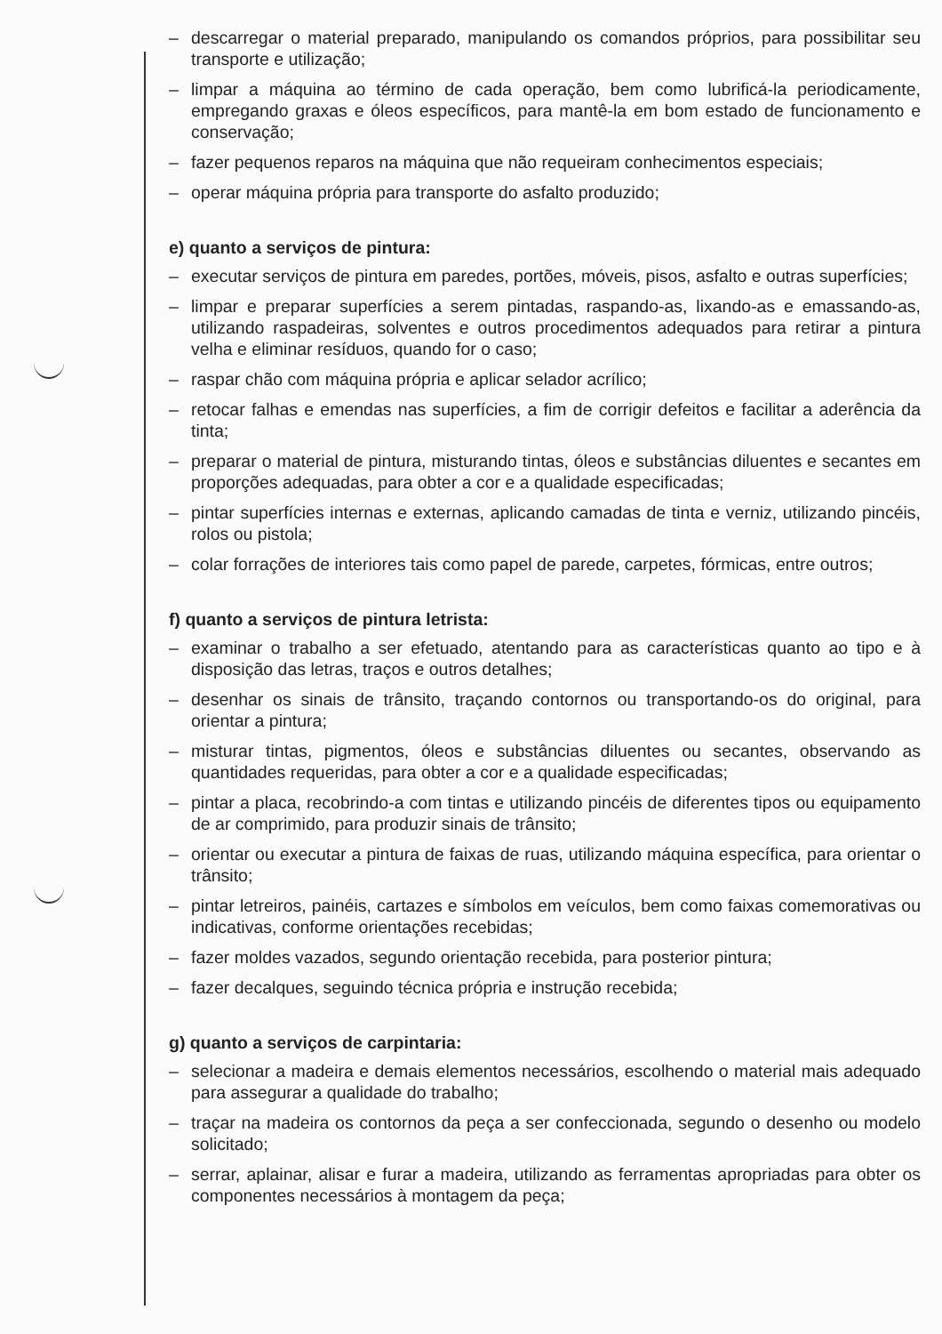– descarregar o material preparado, manipulando os comandos próprios, para possibilitar seu transporte e utilização;
– limpar a máquina ao término de cada operação, bem como lubrificá-la periodicamente, empregando graxas e óleos específicos, para mantê-la em bom estado de funcionamento e conservação;
– fazer pequenos reparos na máquina que não requeiram conhecimentos especiais;
– operar máquina própria para transporte do asfalto produzido;
e) quanto a serviços de pintura:
– executar serviços de pintura em paredes, portões, móveis, pisos, asfalto e outras superfícies;
– limpar e preparar superfícies a serem pintadas, raspando-as, lixando-as e emassando-as, utilizando raspadeiras, solventes e outros procedimentos adequados para retirar a pintura velha e eliminar resíduos, quando for o caso;
– raspar chão com máquina própria e aplicar selador acrílico;
– retocar falhas e emendas nas superfícies, a fim de corrigir defeitos e facilitar a aderência da tinta;
– preparar o material de pintura, misturando tintas, óleos e substâncias diluentes e secantes em proporções adequadas, para obter a cor e a qualidade especificadas;
– pintar superfícies internas e externas, aplicando camadas de tinta e verniz, utilizando pincéis, rolos ou pistola;
– colar forrações de interiores tais como papel de parede, carpetes, fórmicas, entre outros;
f) quanto a serviços de pintura letrista:
– examinar o trabalho a ser efetuado, atentando para as características quanto ao tipo e à disposição das letras, traços e outros detalhes;
– desenhar os sinais de trânsito, traçando contornos ou transportando-os do original, para orientar a pintura;
– misturar tintas, pigmentos, óleos e substâncias diluentes ou secantes, observando as quantidades requeridas, para obter a cor e a qualidade especificadas;
– pintar a placa, recobrindo-a com tintas e utilizando pincéis de diferentes tipos ou equipamento de ar comprimido, para produzir sinais de trânsito;
– orientar ou executar a pintura de faixas de ruas, utilizando máquina específica, para orientar o trânsito;
– pintar letreiros, painéis, cartazes e símbolos em veículos, bem como faixas comemorativas ou indicativas, conforme orientações recebidas;
– fazer moldes vazados, segundo orientação recebida, para posterior pintura;
– fazer decalques, seguindo técnica própria e instrução recebida;
g) quanto a serviços de carpintaria:
– selecionar a madeira e demais elementos necessários, escolhendo o material mais adequado para assegurar a qualidade do trabalho;
– traçar na madeira os contornos da peça a ser confeccionada, segundo o desenho ou modelo solicitado;
– serrar, aplainar, alisar e furar a madeira, utilizando as ferramentas apropriadas para obter os componentes necessários à montagem da peça;